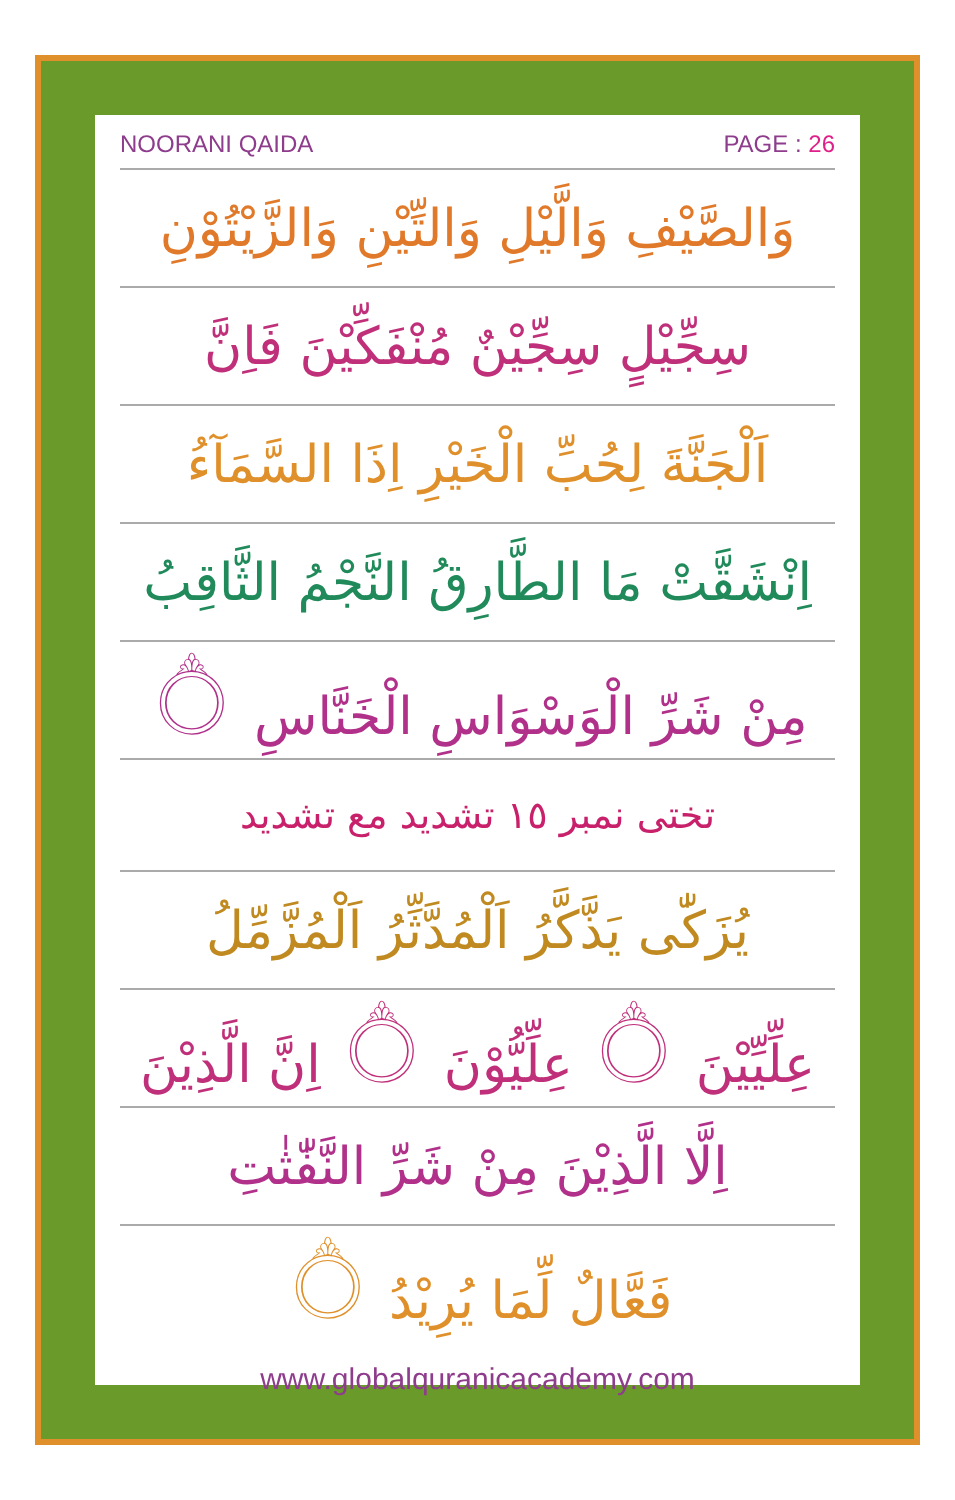NOORANI QAIDA PAGE : 26
وَالصَّيْفِ وَالَّيْلِ وَالتِّيْنِ وَالزَّيْتُوْنِ
سِجِّيْلٍ سِجِّيْنٌ مُنْفَكِّيْنَ فَاِنَّ
اَلْجَنَّةَ لِحُبِّ الْخَيْرِ اِذَا السَّمَآءُ
اِنْشَقَّتْ مَا الطَّارِقُ النَّجْمُ الثَّاقِبُ
مِنْ شَرِّ الْوَسْوَاسِ الْخَنَّاسِ ۝
تختی نمبر ١٥ تشدید مع تشدید
يُزَكّٰى يَذَّكَّرُ اَلْمُدَّثِّرُ اَلْمُزَّمِّلُ
عِلِّيِّيْنَ ۝ عِلِّيُّوْنَ ۝ اِنَّ الَّذِيْنَ
اِلَّا الَّذِيْنَ مِنْ شَرِّ النَّفّٰثٰتِ
فَعَّالٌ لِّمَا يُرِيْدُ ۝
www.globalquranicacademy.com